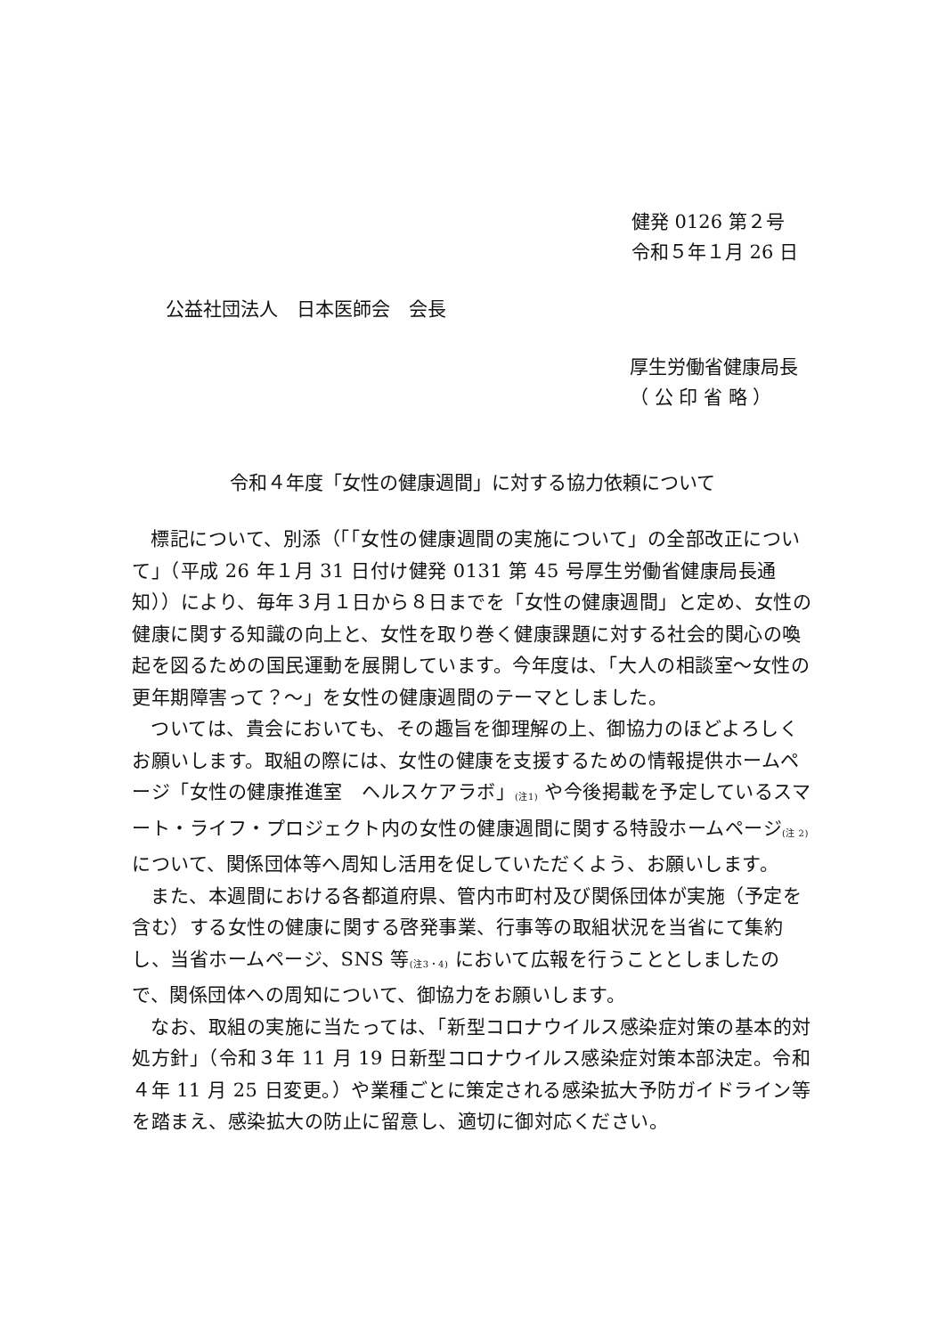健発 0126 第２号
令和５年１月 26 日
公益社団法人　日本医師会　会長
厚生労働省健康局長
（ 公 印 省 略 ）
令和４年度「女性の健康週間」に対する協力依頼について
標記について、別添（「「女性の健康週間の実施について」の全部改正について」（平成 26 年１月 31 日付け健発 0131 第 45 号厚生労働省健康局長通知））により、毎年３月１日から８日までを「女性の健康週間」と定め、女性の健康に関する知識の向上と、女性を取り巻く健康課題に対する社会的関心の喚起を図るための国民運動を展開しています。今年度は、「大人の相談室～女性の更年期障害って？～」を女性の健康週間のテーマとしました。
ついては、貴会においても、その趣旨を御理解の上、御協力のほどよろしくお願いします。取組の際には、女性の健康を支援するための情報提供ホームページ「女性の健康推進室　ヘルスケアラボ」<sub>(注1)</sub> や今後掲載を予定しているスマート・ライフ・プロジェクト内の女性の健康週間に関する特設ホームページ<sub>(注 2)</sub> について、関係団体等へ周知し活用を促していただくよう、お願いします。
また、本週間における各都道府県、管内市町村及び関係団体が実施（予定を含む）する女性の健康に関する啓発事業、行事等の取組状況を当省にて集約し、当省ホームページ、SNS 等<sub>(注3・4)</sub> において広報を行うこととしましたので、関係団体への周知について、御協力をお願いします。
なお、取組の実施に当たっては、「新型コロナウイルス感染症対策の基本的対処方針」（令和３年 11 月 19 日新型コロナウイルス感染症対策本部決定。令和４年 11 月 25 日変更。）や業種ごとに策定される感染拡大予防ガイドライン等を踏まえ、感染拡大の防止に留意し、適切に御対応ください。